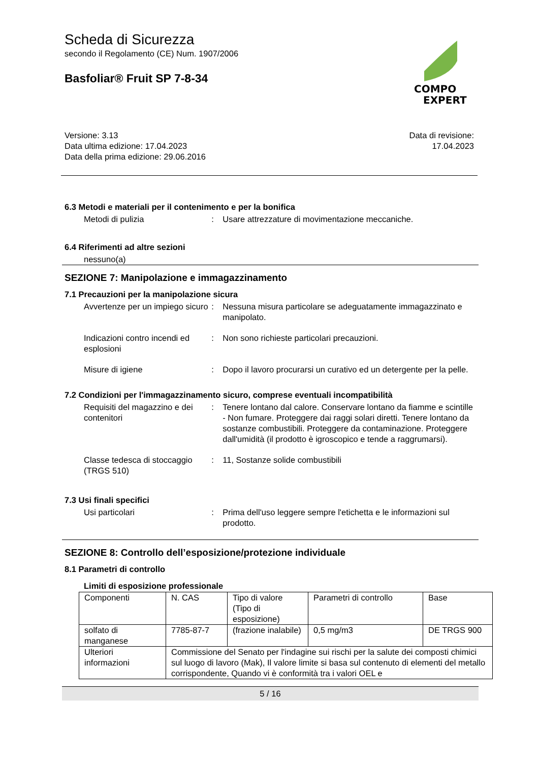Scheda di Sicurezza
secondo il Regolamento (CE) Num. 1907/2006
Basfoliar® Fruit SP 7-8-34
COMPO
EXPERT
Versione: 3.13
Data ultima edizione: 17.04.2023
Data della prima edizione: 29.06.2016
Data di revisione:
17.04.2023
6.3 Metodi e materiali per il contenimento e per la bonifica
Metodi di pulizia : Usare attrezzature di movimentazione meccaniche.
6.4 Riferimenti ad altre sezioni
nessuno(a)
SEZIONE 7: Manipolazione e immagazzinamento
7.1 Precauzioni per la manipolazione sicura
Avvertenze per un impiego sicuro
: Nessuna misura particolare se adeguatamente immagazzinato e manipolato.
Indicazioni contro incendi ed esplosioni
: Non sono richieste particolari precauzioni.
Misure di igiene : Dopo il lavoro procurarsi un curativo ed un detergente per la pelle.
7.2 Condizioni per l'immagazzinamento sicuro, comprese eventuali incompatibilità
Requisiti del magazzino e dei contenitori
: Tenere lontano dal calore. Conservare lontano da fiamme e scintille - Non fumare. Proteggere dai raggi solari diretti. Tenere lontano da sostanze combustibili. Proteggere da contaminazione. Proteggere dall'umidità (il prodotto è igroscopico e tende a raggrumarsi).
Classe tedesca di stoccaggio (TRGS 510)
: 11, Sostanze solide combustibili
7.3 Usi finali specifici
Usi particolari : Prima dell'uso leggere sempre l'etichetta e le informazioni sul prodotto.
SEZIONE 8: Controllo dell’esposizione/protezione individuale
8.1 Parametri di controllo
Limiti di esposizione professionale
| Componenti | N. CAS | Tipo di valore (Tipo di esposizione) | Parametri di controllo | Base |
| solfato di manganese | 7785-87-7 | (frazione inalabile) | 0,5 mg/m3 | DE TRGS 900 |
| Ulteriori informazioni | Commissione del Senato per l'indagine sui rischi per la salute dei composti chimici sul luogo di lavoro (Mak), Il valore limite si basa sul contenuto di elementi del metallo corrispondente, Quando vi è conformità tra i valori OEL e | | | |
5 / 16